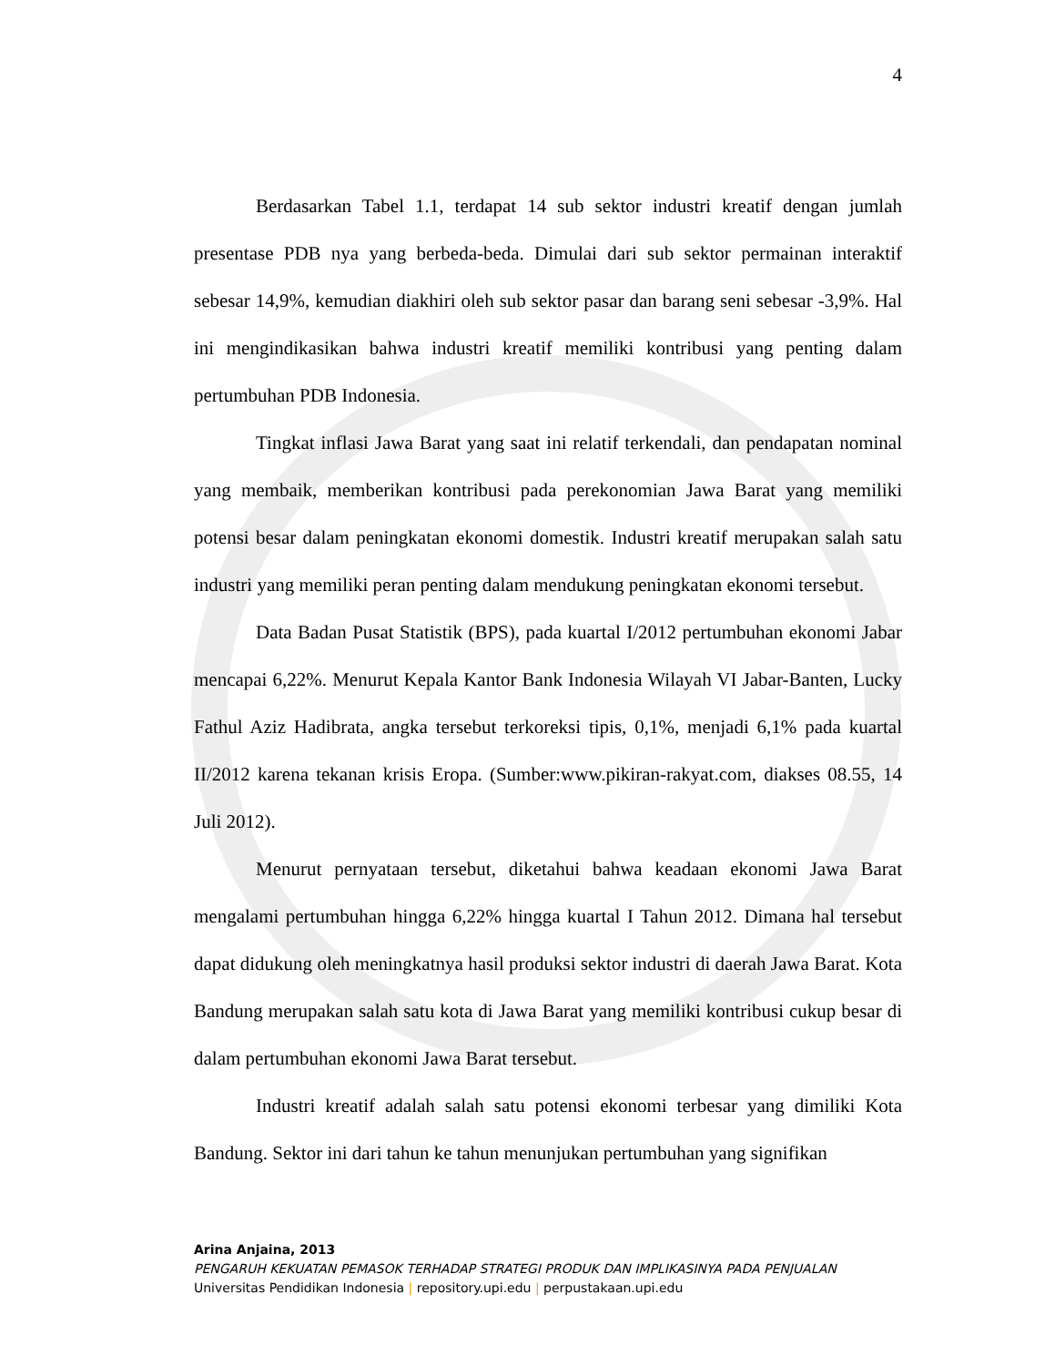4
Berdasarkan Tabel 1.1, terdapat 14 sub sektor industri kreatif dengan jumlah presentase PDB nya yang berbeda-beda. Dimulai dari sub sektor permainan interaktif sebesar 14,9%, kemudian diakhiri oleh sub sektor pasar dan barang seni sebesar -3,9%. Hal ini mengindikasikan bahwa industri kreatif memiliki kontribusi yang penting dalam pertumbuhan PDB Indonesia.
Tingkat inflasi Jawa Barat yang saat ini relatif terkendali, dan pendapatan nominal yang membaik, memberikan kontribusi pada perekonomian Jawa Barat yang memiliki potensi besar dalam peningkatan ekonomi domestik. Industri kreatif merupakan salah satu industri yang memiliki peran penting dalam mendukung peningkatan ekonomi tersebut.
Data Badan Pusat Statistik (BPS), pada kuartal I/2012 pertumbuhan ekonomi Jabar mencapai 6,22%. Menurut Kepala Kantor Bank Indonesia Wilayah VI Jabar-Banten, Lucky Fathul Aziz Hadibrata, angka tersebut terkoreksi tipis, 0,1%, menjadi 6,1% pada kuartal II/2012 karena tekanan krisis Eropa. (Sumber:www.pikiran-rakyat.com, diakses 08.55, 14 Juli 2012).
Menurut pernyataan tersebut, diketahui bahwa keadaan ekonomi Jawa Barat mengalami pertumbuhan hingga 6,22% hingga kuartal I Tahun 2012. Dimana hal tersebut dapat didukung oleh meningkatnya hasil produksi sektor industri di daerah Jawa Barat. Kota Bandung merupakan salah satu kota di Jawa Barat yang memiliki kontribusi cukup besar di dalam pertumbuhan ekonomi Jawa Barat tersebut.
Industri kreatif adalah salah satu potensi ekonomi terbesar yang dimiliki Kota Bandung. Sektor ini dari tahun ke tahun menunjukan pertumbuhan yang signifikan
Arina Anjaina, 2013
PENGARUH KEKUATAN PEMASOK TERHADAP STRATEGI PRODUK DAN IMPLIKASINYA PADA PENJUALAN
Universitas Pendidikan Indonesia | repository.upi.edu | perpustakaan.upi.edu